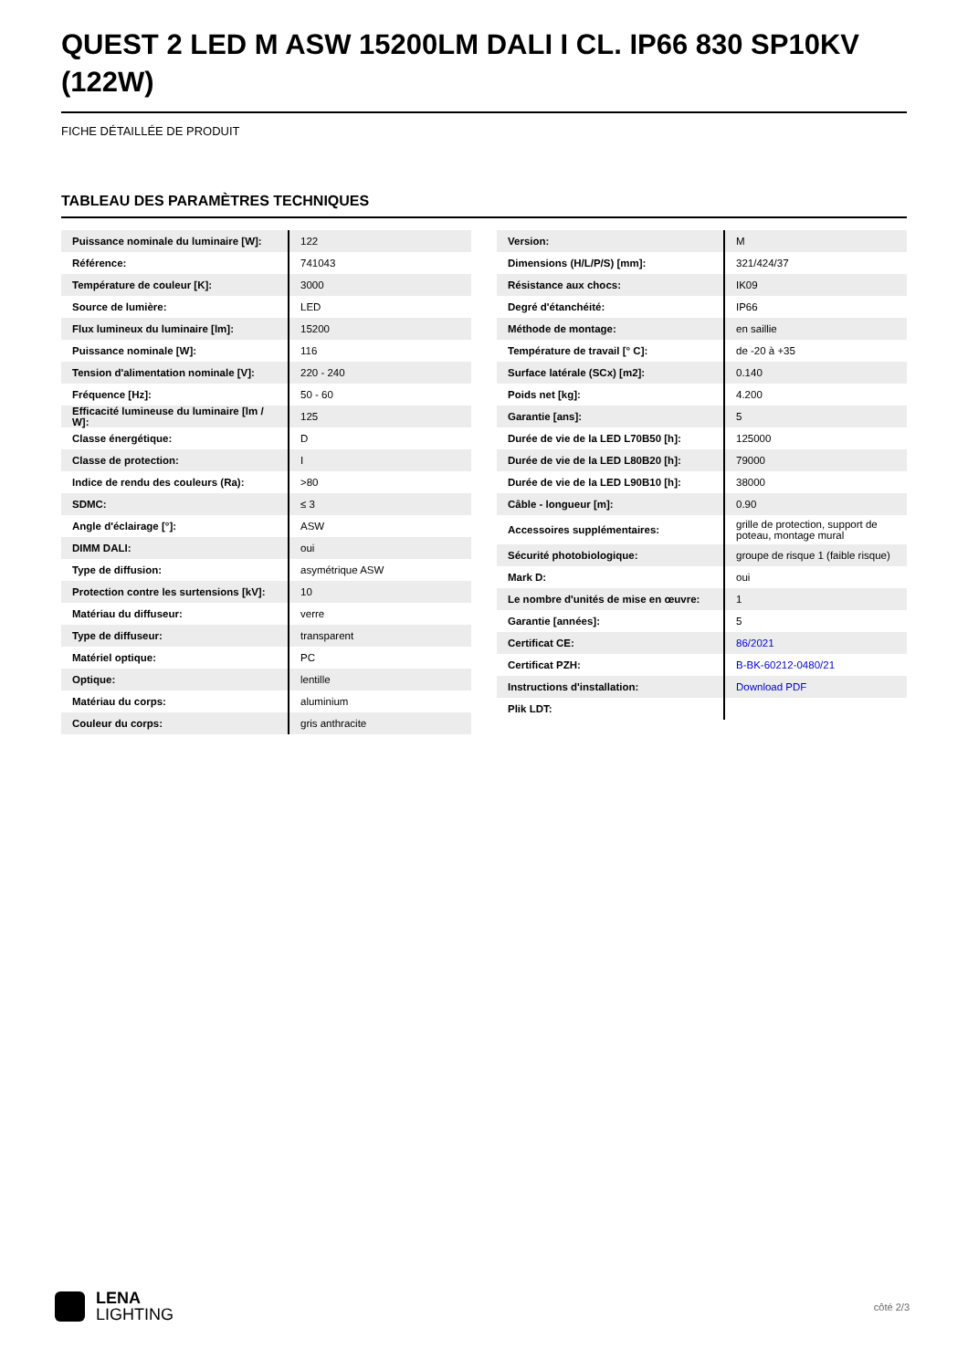QUEST 2 LED M ASW 15200LM DALI I CL. IP66 830 SP10KV (122W)
FICHE DÉTAILLÉE DE PRODUIT
TABLEAU DES PARAMÈTRES TECHNIQUES
| Puissance nominale du luminaire [W]: | 122 |
| Référence: | 741043 |
| Température de couleur [K]: | 3000 |
| Source de lumière: | LED |
| Flux lumineux du luminaire [lm]: | 15200 |
| Puissance nominale [W]: | 116 |
| Tension d'alimentation nominale [V]: | 220 - 240 |
| Fréquence [Hz]: | 50 - 60 |
| Efficacité lumineuse du luminaire [lm / W]: | 125 |
| Classe énergétique: | D |
| Classe de protection: | I |
| Indice de rendu des couleurs (Ra): | >80 |
| SDMC: | ≤ 3 |
| Angle d'éclairage [°]: | ASW |
| DIMM DALI: | oui |
| Type de diffusion: | asymétrique ASW |
| Protection contre les surtensions [kV]: | 10 |
| Matériau du diffuseur: | verre |
| Type de diffuseur: | transparent |
| Matériel optique: | PC |
| Optique: | lentille |
| Matériau du corps: | aluminium |
| Couleur du corps: | gris anthracite |
| Version: | M |
| Dimensions (H/L/P/S) [mm]: | 321/424/37 |
| Résistance aux chocs: | IK09 |
| Degré d'étanchéité: | IP66 |
| Méthode de montage: | en saillie |
| Température de travail [° C]: | de -20 à +35 |
| Surface latérale (SCx) [m2]: | 0.140 |
| Poids net [kg]: | 4.200 |
| Garantie [ans]: | 5 |
| Durée de vie de la LED L70B50 [h]: | 125000 |
| Durée de vie de la LED L80B20 [h]: | 79000 |
| Durée de vie de la LED L90B10 [h]: | 38000 |
| Câble - longueur [m]: | 0.90 |
| Accessoires supplémentaires: | grille de protection, support de poteau, montage mural |
| Sécurité photobiologique: | groupe de risque 1 (faible risque) |
| Mark D: | oui |
| Le nombre d'unités de mise en œuvre: | 1 |
| Garantie [années]: | 5 |
| Certificat CE: | 86/2021 |
| Certificat PZH: | B-BK-60212-0480/21 |
| Instructions d'installation: | Download PDF |
| Plik LDT: | |
LENA
LIGHTING
côté 2/3